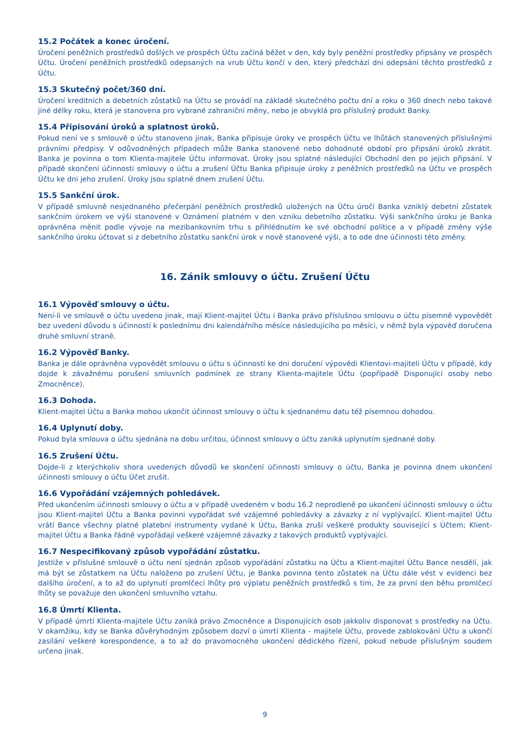15.2 Počátek a konec úročení.
Úročení peněžních prostředků došlých ve prospěch Účtu začíná běžet v den, kdy byly peněžní prostředky připsány ve prospěch Účtu. Úročení peněžních prostředků odepsaných na vrub Účtu končí v den, který předchází dni odepsání těchto prostředků z Účtu.
15.3 Skutečný počet/360 dní.
Úročení kreditních a debetních zůstatků na Účtu se provádí na základě skutečného počtu dní a roku o 360 dnech nebo takové jiné délky roku, která je stanovena pro vybrané zahraniční měny, nebo je obvyklá pro příslušný produkt Banky.
15.4 Připisování úroků a splatnost úroků.
Pokud není ve s smlouvě o účtu stanoveno jinak, Banka připisuje úroky ve prospěch Účtu ve lhůtách stanovených příslušnými právními předpisy. V odůvodněných případech může Banka stanovené nebo dohodnuté období pro připsání úroků zkrátit. Banka je povinna o tom Klienta-majitele Účtu informovat. Úroky jsou splatné následující Obchodní den po jejich připsání. V případě skončení účinnosti smlouvy o účtu a zrušení Účtu Banka připisuje úroky z peněžních prostředků na Účtu ve prospěch Účtu ke dni jeho zrušení. Úroky jsou splatné dnem zrušení Účtu.
15.5 Sankční úrok.
V případě smluvně nesjednaného přečerpání peněžních prostředků uložených na Účtu úročí Banka vzniklý debetní zůstatek sankčním úrokem ve výši stanovené v Oznámení platném v den vzniku debetního zůstatku. Výši sankčního úroku je Banka oprávněna měnit podle vývoje na mezibankovním trhu s přihlédnutím ke své obchodní politice a v případě změny výše sankčního úroku účtovat si z debetního zůstatku sankční úrok v nově stanovené výši, a to ode dne účinnosti této změny.
16. Zánik smlouvy o účtu. Zrušení Účtu
16.1 Výpověď smlouvy o účtu.
Není-li ve smlouvě o účtu uvedeno jinak, mají Klient-majitel Účtu i Banka právo příslušnou smlouvu o účtu písemně vypovědět bez uvedení důvodu s účinností k poslednímu dni kalendářního měsíce následujícího po měsíci, v němž byla výpověď doručena druhé smluvní straně.
16.2 Výpověď Banky.
Banka je dále oprávněna vypovědět smlouvu o účtu s účinností ke dni doručení výpovědi Klientovi-majiteli Účtu v případě, kdy dojde k závažnému porušení smluvních podmínek ze strany Klienta-majitele Účtu (popřípadě Disponující osoby nebo Zmocněnce).
16.3 Dohoda.
Klient-majitel Účtu a Banka mohou ukončit účinnost smlouvy o účtu k sjednanému datu též písemnou dohodou.
16.4 Uplynutí doby.
Pokud byla smlouva o účtu sjednána na dobu určitou, účinnost smlouvy o účtu zaniká uplynutím sjednané doby.
16.5 Zrušení Účtu.
Dojde-li z kterýchkoliv shora uvedených důvodů ke skončení účinnosti smlouvy o účtu, Banka je povinna dnem ukončení účinnosti smlouvy o účtu Účet zrušit.
16.6 Vypořádání vzájemných pohledávek.
Před ukončením účinnosti smlouvy o účtu a v případě uvedeném v bodu 16.2 neprodleně po ukončení účinnosti smlouvy o účtu jsou Klient-majitel Účtu a Banka povinni vypořádat své vzájemné pohledávky a závazky z ní vyplývající. Klient-majitel Účtu vrátí Bance všechny platné platební instrumenty vydané k Účtu, Banka zruší veškeré produkty související s Účtem; Klient-majitel Účtu a Banka řádně vypořádají veškeré vzájemné závazky z takových produktů vyplývající.
16.7 Nespecifikovaný způsob vypořádání zůstatku.
Jestliže v příslušné smlouvě o účtu není sjednán způsob vypořádání zůstatku na Účtu a Klient-majitel Účtu Bance nesdělí, jak má být se zůstatkem na Účtu naloženo po zrušení Účtu, je Banka povinna tento zůstatek na Účtu dále vést v evidenci bez dalšího úročení, a to až do uplynutí promlčecí lhůty pro výplatu peněžních prostředků s tím, že za první den běhu promlčecí lhůty se považuje den ukončení smluvního vztahu.
16.8 Úmrtí Klienta.
V případě úmrtí Klienta-majitele Účtu zaniká právo Zmocněnce a Disponujících osob jakkoliv disponovat s prostředky na Účtu. V okamžiku, kdy se Banka důvěryhodným způsobem dozví o úmrtí Klienta - majitele Účtu, provede zablokování Účtu a ukončí zasílání veškeré korespondence, a to až do pravomocného ukončení dědického řízení, pokud nebude příslušným soudem určeno jinak.
9